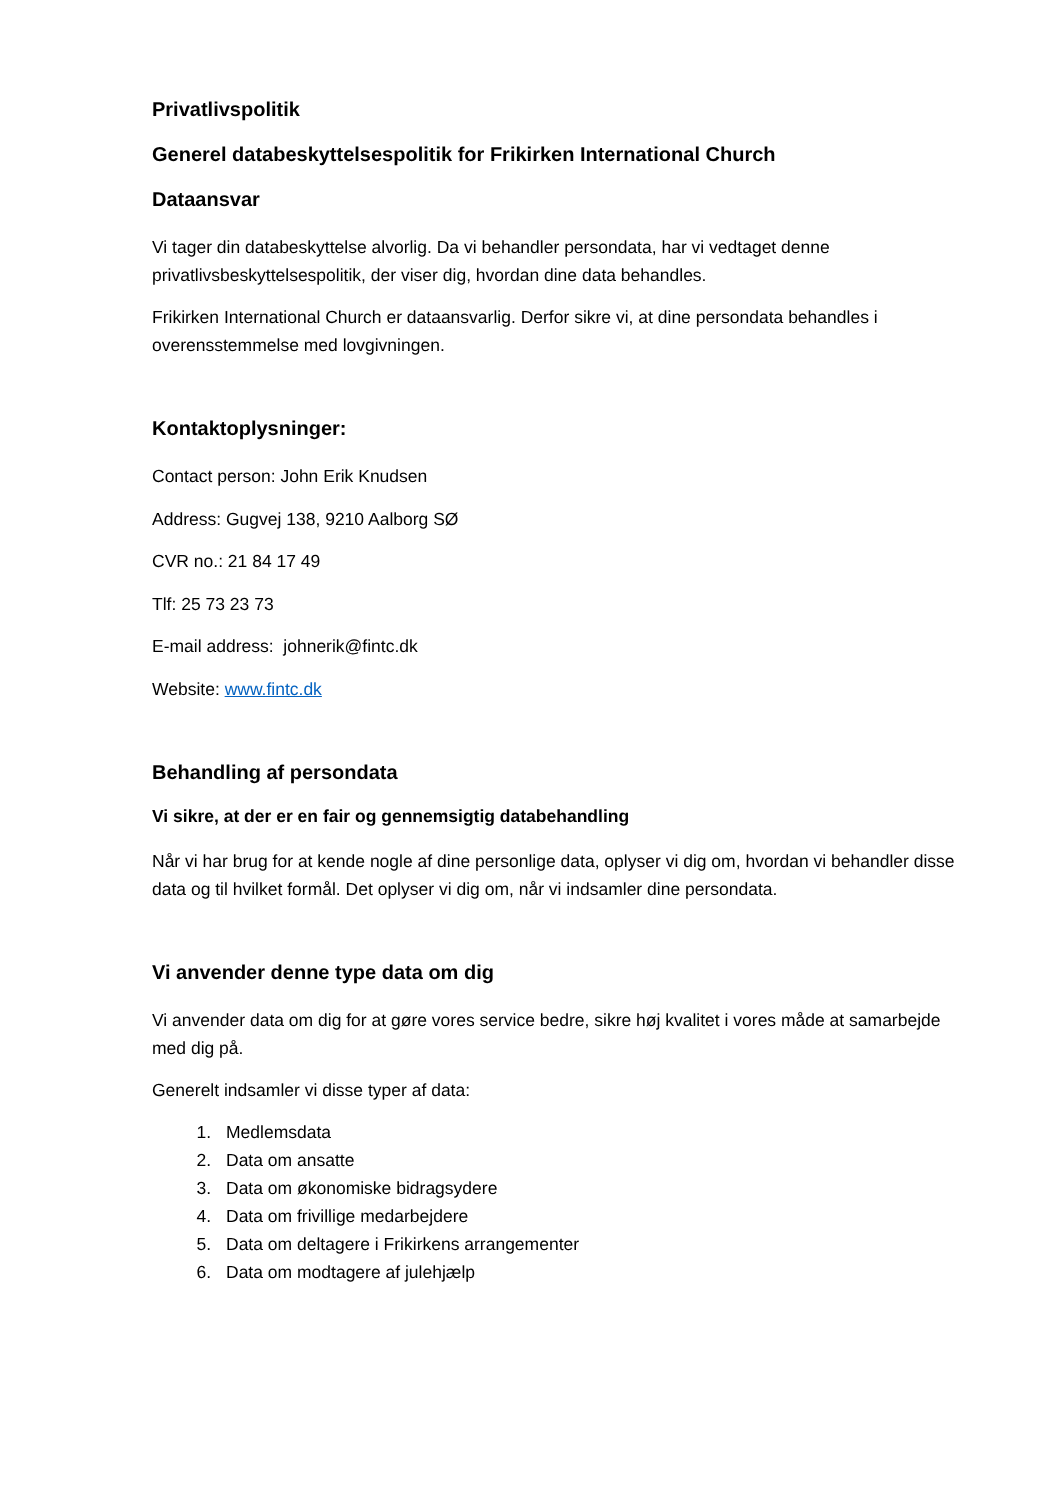Privatlivspolitik
Generel databeskyttelsespolitik for Frikirken International Church
Dataansvar
Vi tager din databeskyttelse alvorlig. Da vi behandler persondata, har vi vedtaget denne privatlivsbeskyttelsespolitik, der viser dig, hvordan dine data behandles.
Frikirken International Church er dataansvarlig. Derfor sikre vi, at dine persondata behandles i overensstemmelse med lovgivningen.
Kontaktoplysninger:
Contact person: John Erik Knudsen
Address: Gugvej 138, 9210 Aalborg SØ
CVR no.: 21 84 17 49
Tlf: 25 73 23 73
E-mail address: johnerik@fintc.dk
Website: www.fintc.dk
Behandling af persondata
Vi sikre, at der er en fair og gennemsigtig databehandling
Når vi har brug for at kende nogle af dine personlige data, oplyser vi dig om, hvordan vi behandler disse data og til hvilket formål. Det oplyser vi dig om, når vi indsamler dine persondata.
Vi anvender denne type data om dig
Vi anvender data om dig for at gøre vores service bedre, sikre høj kvalitet i vores måde at samarbejde med dig på.
Generelt indsamler vi disse typer af data:
1. Medlemsdata
2. Data om ansatte
3. Data om økonomiske bidragsydere
4. Data om frivillige medarbejdere
5. Data om deltagere i Frikirkens arrangementer
6. Data om modtagere af julehjælp